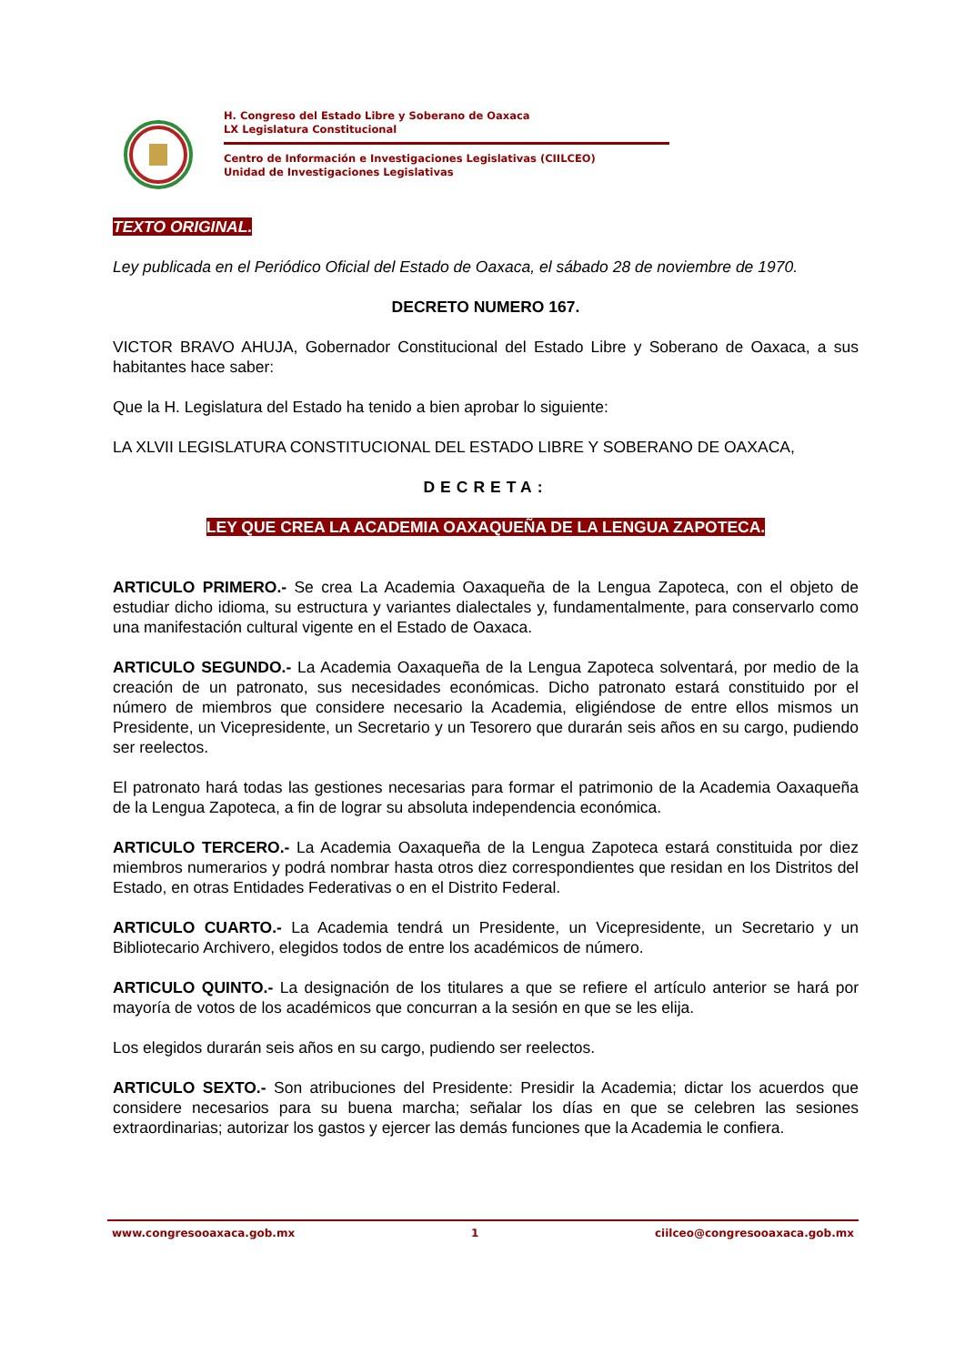H. Congreso del Estado Libre y Soberano de Oaxaca
LX Legislatura Constitucional
Centro de Información e Investigaciones Legislativas (CIILCEO)
Unidad de Investigaciones Legislativas
TEXTO ORIGINAL.
Ley publicada en el Periódico Oficial del Estado de Oaxaca, el sábado 28 de noviembre de 1970.
DECRETO NUMERO 167.
VICTOR BRAVO AHUJA, Gobernador Constitucional del Estado Libre y Soberano de Oaxaca, a sus habitantes hace saber:
Que la H. Legislatura del Estado ha tenido a bien aprobar lo siguiente:
LA XLVII LEGISLATURA CONSTITUCIONAL DEL ESTADO LIBRE Y SOBERANO DE OAXACA,
DECRETA:
LEY QUE CREA LA ACADEMIA OAXAQUEÑA DE LA LENGUA ZAPOTECA.
ARTICULO PRIMERO.- Se crea La Academia Oaxaqueña de la Lengua Zapoteca, con el objeto de estudiar dicho idioma, su estructura y variantes dialectales y, fundamentalmente, para conservarlo como una manifestación cultural vigente en el Estado de Oaxaca.
ARTICULO SEGUNDO.- La Academia Oaxaqueña de la Lengua Zapoteca solventará, por medio de la creación de un patronato, sus necesidades económicas. Dicho patronato estará constituido por el número de miembros que considere necesario la Academia, eligiéndose de entre ellos mismos un Presidente, un Vicepresidente, un Secretario y un Tesorero que durarán seis años en su cargo, pudiendo ser reelectos.
El patronato hará todas las gestiones necesarias para formar el patrimonio de la Academia Oaxaqueña de la Lengua Zapoteca, a fin de lograr su absoluta independencia económica.
ARTICULO TERCERO.- La Academia Oaxaqueña de la Lengua Zapoteca estará constituida por diez miembros numerarios y podrá nombrar hasta otros diez correspondientes que residan en los Distritos del Estado, en otras Entidades Federativas o en el Distrito Federal.
ARTICULO CUARTO.- La Academia tendrá un Presidente, un Vicepresidente, un Secretario y un Bibliotecario Archivero, elegidos todos de entre los académicos de número.
ARTICULO QUINTO.- La designación de los titulares a que se refiere el artículo anterior se hará por mayoría de votos de los académicos que concurran a la sesión en que se les elija.
Los elegidos durarán seis años en su cargo, pudiendo ser reelectos.
ARTICULO SEXTO.- Son atribuciones del Presidente: Presidir la Academia; dictar los acuerdos que considere necesarios para su buena marcha; señalar los días en que se celebren las sesiones extraordinarias; autorizar los gastos y ejercer las demás funciones que la Academia le confiera.
www.congresooaxaca.gob.mx 1 ciilceo@congresooaxaca.gob.mx